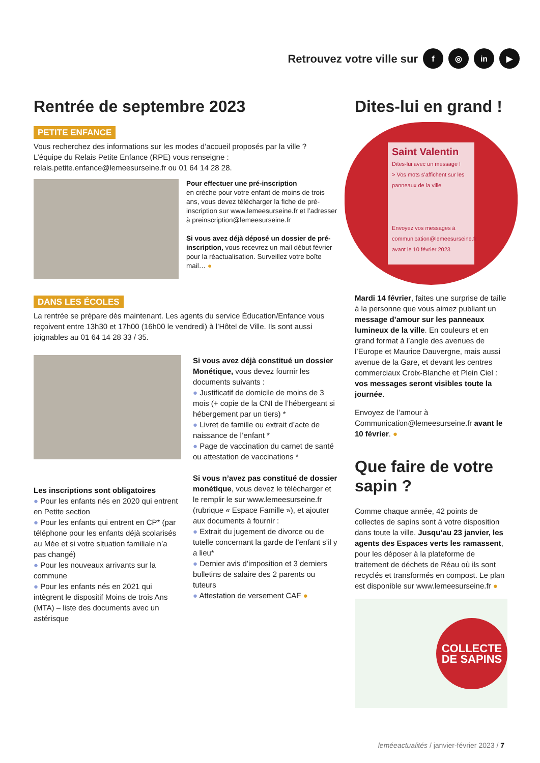Retrouvez votre ville sur f ◎ in ▶
Rentrée de septembre 2023
PETITE ENFANCE
Vous recherchez des informations sur les modes d’accueil proposés par la ville ?
L’équipe du Relais Petite Enfance (RPE) vous renseigne :
relais.petite.enfance@lemeesurseine.fr ou 01 64 14 28 28.
Pour effectuer une pré-inscription
en crèche pour votre enfant de moins de trois ans, vous devez télécharger la fiche de pré-inscription sur www.lemeesurseine.fr et l’adresser à preinscription@lemeesurseine.fr
Si vous avez déjà déposé un dossier de pré-inscription, vous recevrez un mail début février pour la réactualisation. Surveillez votre boîte mail… ●
DANS LES ÉCOLES
La rentrée se prépare dès maintenant. Les agents du service Éducation/Enfance vous reçoivent entre 13h30 et 17h00 (16h00 le vendredi) à l’Hôtel de Ville. Ils sont aussi joignables au 01 64 14 28 33 / 35.
Les inscriptions sont obligatoires
● Pour les enfants nés en 2020 qui entrent en Petite section
● Pour les enfants qui entrent en CP* (par téléphone pour les enfants déjà scolarisés au Mée et si votre situation familiale n’a pas changé)
● Pour les nouveaux arrivants sur la commune
● Pour les enfants nés en 2021 qui intègrent le dispositif Moins de trois Ans (MTA) – liste des documents avec un astérisque
Si vous avez déjà constitué un dossier Monétique, vous devez fournir les documents suivants :
● Justificatif de domicile de moins de 3 mois (+ copie de la CNI de l’hébergeant si hébergement par un tiers) *
● Livret de famille ou extrait d’acte de naissance de l’enfant *
● Page de vaccination du carnet de santé ou attestation de vaccinations *
Si vous n’avez pas constitué de dossier monétique, vous devez le télécharger et le remplir le sur www.lemeesurseine.fr (rubrique « Espace Famille »), et ajouter aux documents à fournir :
● Extrait du jugement de divorce ou de tutelle concernant la garde de l’enfant s’il y a lieu*
● Dernier avis d’imposition et 3 derniers bulletins de salaire des 2 parents ou tuteurs
● Attestation de versement CAF ●
Dites-lui en grand !
Saint Valentin
Dites-lui avec un message !
> Vos mots s’affichent sur les panneaux de la ville
Envoyez vos messages à communication@lemeesurseine.fr avant le 10 février 2023
Mardi 14 février, faites une surprise de taille à la personne que vous aimez publiant un message d’amour sur les panneaux lumineux de la ville. En couleurs et en grand format à l’angle des avenues de l’Europe et Maurice Dauvergne, mais aussi avenue de la Gare, et devant les centres commerciaux Croix-Blanche et Plein Ciel : vos messages seront visibles toute la journée.
Envoyez de l’amour à Communication@lemeesurseine.fr avant le 10 février. ●
Que faire de votre sapin ?
Comme chaque année, 42 points de collectes de sapins sont à votre disposition dans toute la ville. Jusqu’au 23 janvier, les agents des Espaces verts les ramassent, pour les déposer à la plateforme de traitement de déchets de Réau où ils sont recyclés et transformés en compost. Le plan est disponible sur www.lemeesurseine.fr ●
COLLECTE DE SAPINS
leméeactualités / janvier-février 2023 / 7